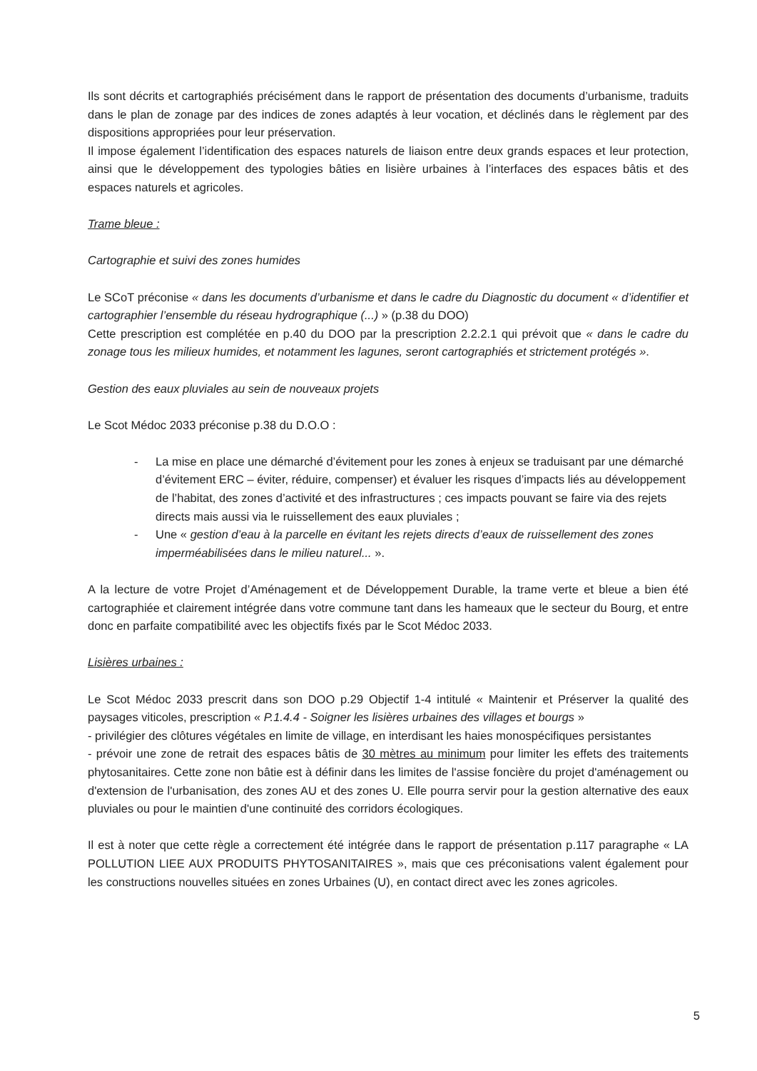Ils sont décrits et cartographiés précisément dans le rapport de présentation des documents d’urbanisme, traduits dans le plan de zonage par des indices de zones adaptés à leur vocation, et déclinés dans le règlement par des dispositions appropriées pour leur préservation.
Il impose également l’identification des espaces naturels de liaison entre deux grands espaces et leur protection, ainsi que le développement des typologies bâties en lisière urbaines à l’interfaces des espaces bâtis et des espaces naturels et agricoles.
Trame bleue :
Cartographie et suivi des zones humides
Le SCoT préconise « dans les documents d’urbanisme et dans le cadre du Diagnostic du document « d’identifier et cartographier l’ensemble du réseau hydrographique (...) » (p.38 du DOO)
Cette prescription est complétée en p.40 du DOO par la prescription 2.2.2.1 qui prévoit que « dans le cadre du zonage tous les milieux humides, et notamment les lagunes, seront cartographiés et strictement protégés ».
Gestion des eaux pluviales au sein de nouveaux projets
Le Scot Médoc 2033 préconise p.38 du D.O.O :
- La mise en place une démarché d’évitement pour les zones à enjeux se traduisant par une démarché d’évitement ERC – éviter, réduire, compenser) et évaluer les risques d’impacts liés au développement de l’habitat, des zones d’activité et des infrastructures ; ces impacts pouvant se faire via des rejets directs mais aussi via le ruissellement des eaux pluviales ;
- Une « gestion d’eau à la parcelle en évitant les rejets directs d’eaux de ruissellement des zones imperméabilisées dans le milieu naturel... ».
A la lecture de votre Projet d’Aménagement et de Développement Durable, la trame verte et bleue a bien été cartographiée et clairement intégrée dans votre commune tant dans les hameaux que le secteur du Bourg, et entre donc en parfaite compatibilité avec les objectifs fixés par le Scot Médoc 2033.
Lisières urbaines :
Le Scot Médoc 2033 prescrit dans son DOO p.29 Objectif 1-4 intitulé « Maintenir et Préserver la qualité des paysages viticoles, prescription « P.1.4.4 - Soigner les lisières urbaines des villages et bourgs »
- privilégier des clôtures végétales en limite de village, en interdisant les haies monospécifiques persistantes
- prévoir une zone de retrait des espaces bâtis de 30 mètres au minimum pour limiter les effets des traitements phytosanitaires. Cette zone non bâtie est à définir dans les limites de l'assise foncière du projet d'aménagement ou d'extension de l'urbanisation, des zones AU et des zones U. Elle pourra servir pour la gestion alternative des eaux pluviales ou pour le maintien d'une continuité des corridors écologiques.
Il est à noter que cette règle a correctement été intégrée dans le rapport de présentation p.117 paragraphe « LA POLLUTION LIEE AUX PRODUITS PHYTOSANITAIRES », mais que ces préconisations valent également pour les constructions nouvelles situées en zones Urbaines (U), en contact direct avec les zones agricoles.
5